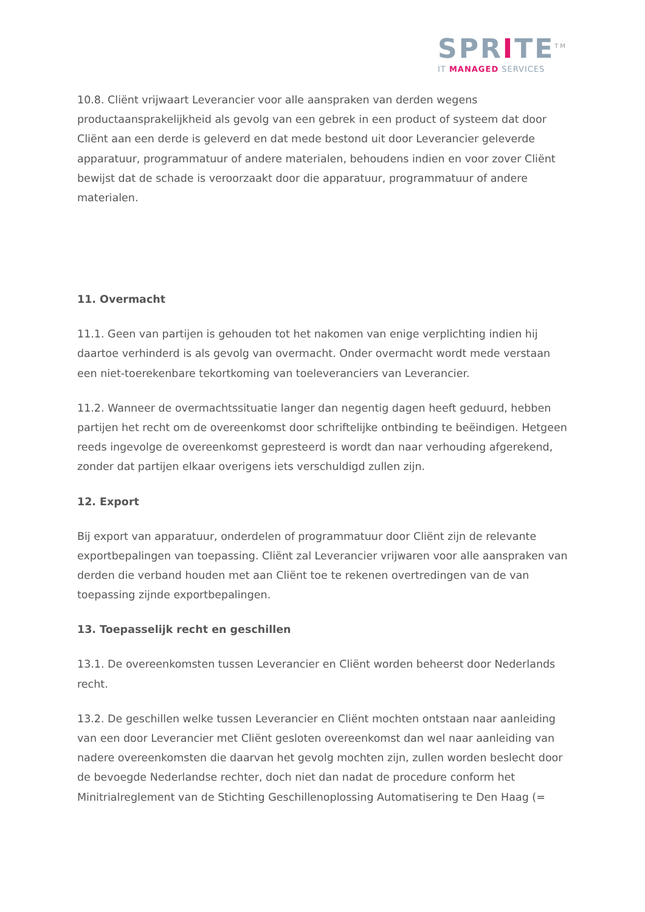SPRITE<sup>TM</sup>
IT MANAGED SERVICES
10.8. Cliënt vrijwaart Leverancier voor alle aanspraken van derden wegens productaansprakelijkheid als gevolg van een gebrek in een product of systeem dat door Cliënt aan een derde is geleverd en dat mede bestond uit door Leverancier geleverde apparatuur, programmatuur of andere materialen, behoudens indien en voor zover Cliënt bewijst dat de schade is veroorzaakt door die apparatuur, programmatuur of andere materialen.
11. Overmacht
11.1. Geen van partijen is gehouden tot het nakomen van enige verplichting indien hij daartoe verhinderd is als gevolg van overmacht. Onder overmacht wordt mede verstaan een niet-toerekenbare tekortkoming van toeleveranciers van Leverancier.
11.2. Wanneer de overmachtssituatie langer dan negentig dagen heeft geduurd, hebben partijen het recht om de overeenkomst door schriftelijke ontbinding te beëindigen. Hetgeen reeds ingevolge de overeenkomst gepresteerd is wordt dan naar verhouding afgerekend, zonder dat partijen elkaar overigens iets verschuldigd zullen zijn.
12. Export
Bij export van apparatuur, onderdelen of programmatuur door Cliënt zijn de relevante exportbepalingen van toepassing. Cliënt zal Leverancier vrijwaren voor alle aanspraken van derden die verband houden met aan Cliënt toe te rekenen overtredingen van de van toepassing zijnde exportbepalingen.
13. Toepasselijk recht en geschillen
13.1. De overeenkomsten tussen Leverancier en Cliënt worden beheerst door Nederlands recht.
13.2. De geschillen welke tussen Leverancier en Cliënt mochten ontstaan naar aanleiding van een door Leverancier met Cliënt gesloten overeenkomst dan wel naar aanleiding van nadere overeenkomsten die daarvan het gevolg mochten zijn, zullen worden beslecht door de bevoegde Nederlandse rechter, doch niet dan nadat de procedure conform het Minitrialreglement van de Stichting Geschillenoplossing Automatisering te Den Haag (=